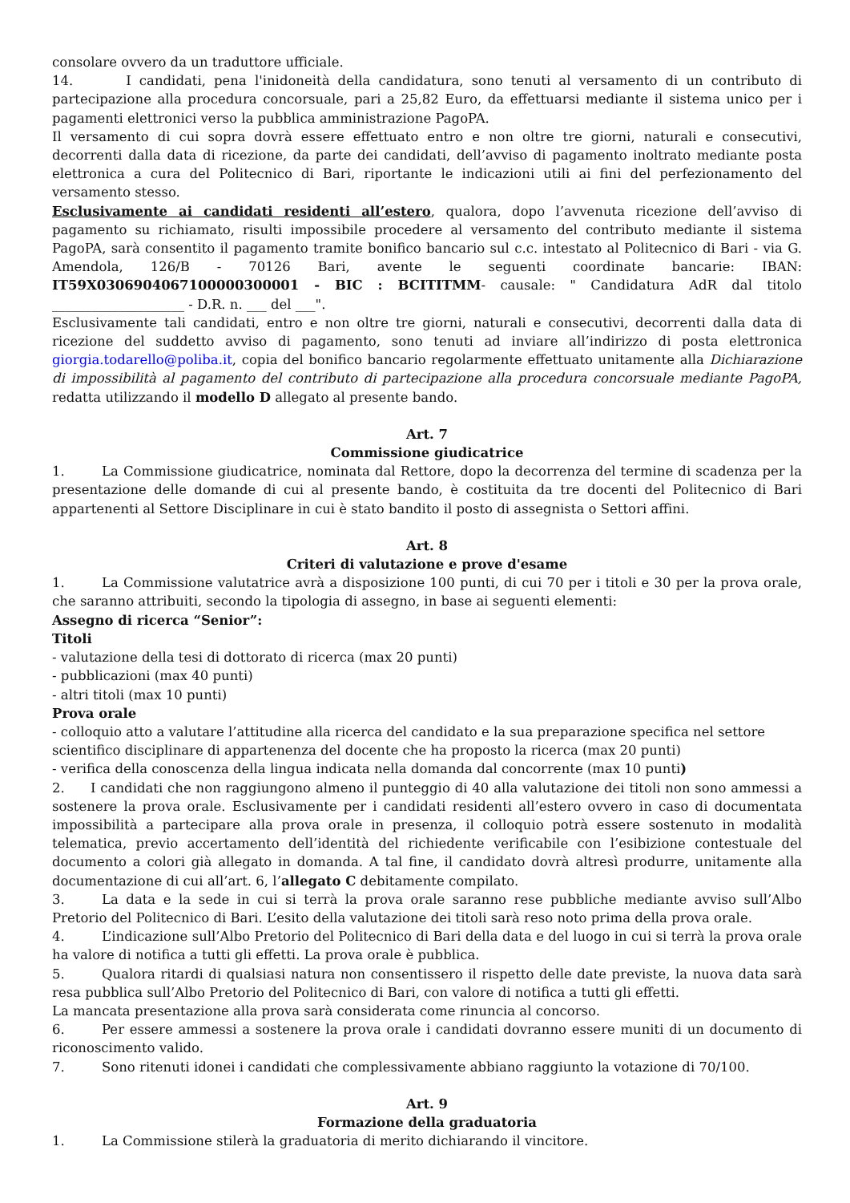consolare ovvero da un traduttore ufficiale.
14. I candidati, pena l'inidoneità della candidatura, sono tenuti al versamento di un contributo di partecipazione alla procedura concorsuale, pari a 25,82 Euro, da effettuarsi mediante il sistema unico per i pagamenti elettronici verso la pubblica amministrazione PagoPA.
Il versamento di cui sopra dovrà essere effettuato entro e non oltre tre giorni, naturali e consecutivi, decorrenti dalla data di ricezione, da parte dei candidati, dell’avviso di pagamento inoltrato mediante posta elettronica a cura del Politecnico di Bari, riportante le indicazioni utili ai fini del perfezionamento del versamento stesso.
Esclusivamente ai candidati residenti all’estero, qualora, dopo l’avvenuta ricezione dell’avviso di pagamento su richiamato, risulti impossibile procedere al versamento del contributo mediante il sistema PagoPA, sarà consentito il pagamento tramite bonifico bancario sul c.c. intestato al Politecnico di Bari - via G. Amendola, 126/B - 70126 Bari, avente le seguenti coordinate bancarie: IBAN: IT59X0306904067100000300001 - BIC : BCITITMM- causale: " Candidatura AdR dal titolo ____________________ - D.R. n. ___ del ___".
Esclusivamente tali candidati, entro e non oltre tre giorni, naturali e consecutivi, decorrenti dalla data di ricezione del suddetto avviso di pagamento, sono tenuti ad inviare all’indirizzo di posta elettronica giorgia.todarello@poliba.it, copia del bonifico bancario regolarmente effettuato unitamente alla Dichiarazione di impossibilità al pagamento del contributo di partecipazione alla procedura concorsuale mediante PagoPA, redatta utilizzando il modello D allegato al presente bando.
Art. 7
Commissione giudicatrice
1. La Commissione giudicatrice, nominata dal Rettore, dopo la decorrenza del termine di scadenza per la presentazione delle domande di cui al presente bando, è costituita da tre docenti del Politecnico di Bari appartenenti al Settore Disciplinare in cui è stato bandito il posto di assegnista o Settori affini.
Art. 8
Criteri di valutazione e prove d'esame
1. La Commissione valutatrice avrà a disposizione 100 punti, di cui 70 per i titoli e 30 per la prova orale, che saranno attribuiti, secondo la tipologia di assegno, in base ai seguenti elementi:
Assegno di ricerca “Senior”:
Titoli
- valutazione della tesi di dottorato di ricerca (max 20 punti)
- pubblicazioni (max 40 punti)
- altri titoli (max 10 punti)
Prova orale
- colloquio atto a valutare l’attitudine alla ricerca del candidato e la sua preparazione specifica nel settore scientifico disciplinare di appartenenza del docente che ha proposto la ricerca (max 20 punti)
- verifica della conoscenza della lingua indicata nella domanda dal concorrente (max 10 punti)
2. I candidati che non raggiungono almeno il punteggio di 40 alla valutazione dei titoli non sono ammessi a sostenere la prova orale. Esclusivamente per i candidati residenti all’estero ovvero in caso di documentata impossibilità a partecipare alla prova orale in presenza, il colloquio potrà essere sostenuto in modalità telematica, previo accertamento dell’identità del richiedente verificabile con l’esibizione contestuale del documento a colori già allegato in domanda. A tal fine, il candidato dovrà altresì produrre, unitamente alla documentazione di cui all’art. 6, l’allegato C debitamente compilato.
3. La data e la sede in cui si terrà la prova orale saranno rese pubbliche mediante avviso sull’Albo Pretorio del Politecnico di Bari. L’esito della valutazione dei titoli sarà reso noto prima della prova orale.
4. L’indicazione sull’Albo Pretorio del Politecnico di Bari della data e del luogo in cui si terrà la prova orale ha valore di notifica a tutti gli effetti. La prova orale è pubblica.
5. Qualora ritardi di qualsiasi natura non consentissero il rispetto delle date previste, la nuova data sarà resa pubblica sull’Albo Pretorio del Politecnico di Bari, con valore di notifica a tutti gli effetti.
La mancata presentazione alla prova sarà considerata come rinuncia al concorso.
6. Per essere ammessi a sostenere la prova orale i candidati dovranno essere muniti di un documento di riconoscimento valido.
7. Sono ritenuti idonei i candidati che complessivamente abbiano raggiunto la votazione di 70/100.
Art. 9
Formazione della graduatoria
1. La Commissione stilerà la graduatoria di merito dichiarando il vincitore.